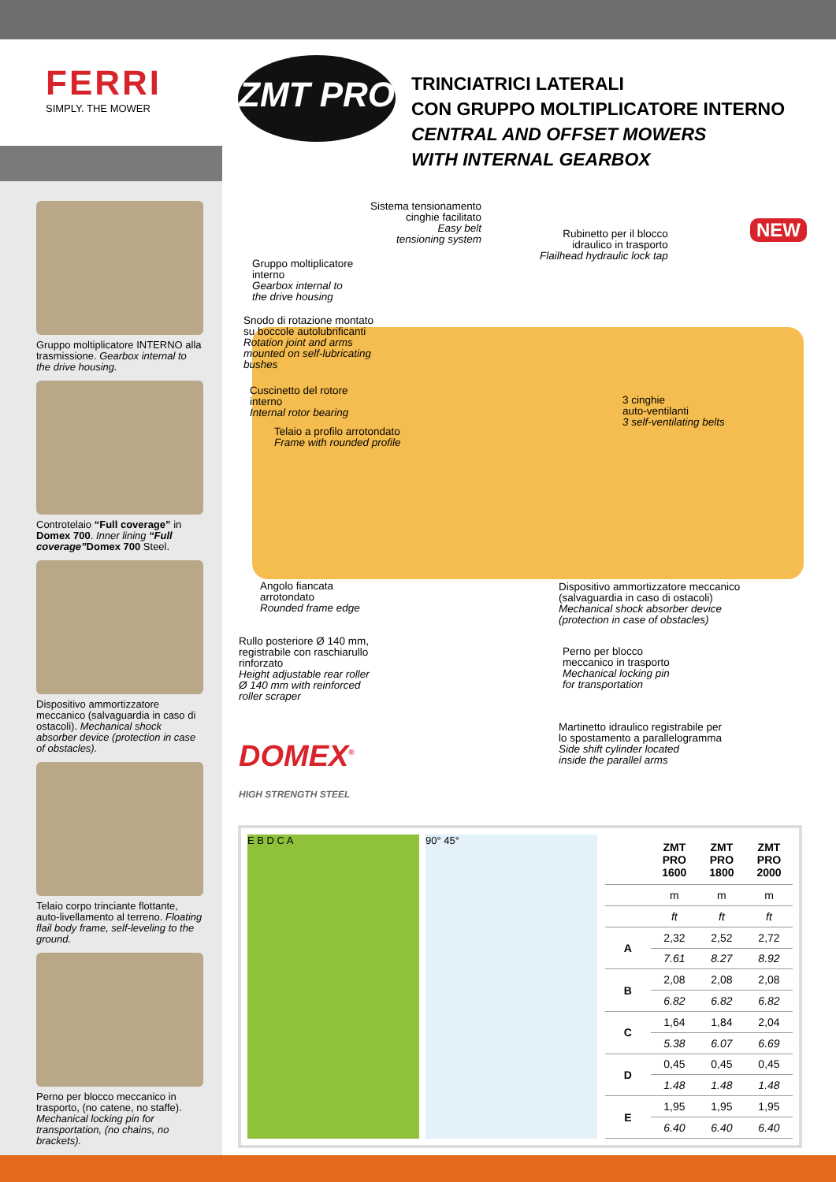FERRI
SIMPLY. THE MOWER
ZMT PRO
TRINCIATRICI LATERALI
CON GRUPPO MOLTIPLICATORE INTERNO
CENTRAL AND OFFSET MOWERS
WITH INTERNAL GEARBOX
Gruppo moltiplicatore INTERNO alla trasmissione. Gearbox internal to the drive housing.
Controtelaio “Full coverage” in Domex 700. Inner lining “Full coverage”Domex 700 Steel.
Dispositivo ammortizzatore meccanico (salvaguardia in caso di ostacoli). Mechanical shock absorber device (protection in case of obstacles).
Telaio corpo trinciante flottante, auto-livellamento al terreno. Floating flail body frame, self-leveling to the ground.
Perno per blocco meccanico in trasporto, (no catene, no staffe). Mechanical locking pin for transportation, (no chains, no brackets).
Sistema tensionamento
cinghie facilitato
Easy belt
tensioning system
Rubinetto per il blocco
idraulico in trasporto
Flailhead hydraulic lock tap
NEW
Gruppo moltiplicatore
interno
Gearbox internal to
the drive housing
Snodo di rotazione montato
su boccole autolubrificanti
Rotation joint and arms
mounted on self-lubricating
bushes
Cuscinetto del rotore
interno
Internal rotor bearing
Telaio a profilo arrotondato
Frame with rounded profile
3 cinghie
auto-ventilanti
3 self-ventilating belts
Angolo fiancata
arrotondato
Rounded frame edge
Dispositivo ammortizzatore meccanico
(salvaguardia in caso di ostacoli)
Mechanical shock absorber device
(protection in case of obstacles)
Rullo posteriore Ø 140 mm,
registrabile con raschiarullo
rinforzato
Height adjustable rear roller
Ø 140 mm with reinforced
roller scraper
Perno per blocco
meccanico in trasporto
Mechanical locking pin
for transportation
Martinetto idraulico registrabile per
lo spostamento a parallelogramma
Side shift cylinder located
inside the parallel arms
DOMEX<sup>®</sup>
HIGH STRENGTH STEEL
E B D C A 90° 45°
| | ZMT PRO 1600 | ZMT PRO 1800 | ZMT PRO 2000 |
| --- | --- | --- | --- |
| | m | m | m |
| | ft | ft | ft |
| A | 2,32 | 2,52 | 2,72 |
| | 7.61 | 8.27 | 8.92 |
| B | 2,08 | 2,08 | 2,08 |
| | 6.82 | 6.82 | 6.82 |
| C | 1,64 | 1,84 | 2,04 |
| | 5.38 | 6.07 | 6.69 |
| D | 0,45 | 0,45 | 0,45 |
| | 1.48 | 1.48 | 1.48 |
| E | 1,95 | 1,95 | 1,95 |
| | 6.40 | 6.40 | 6.40 |